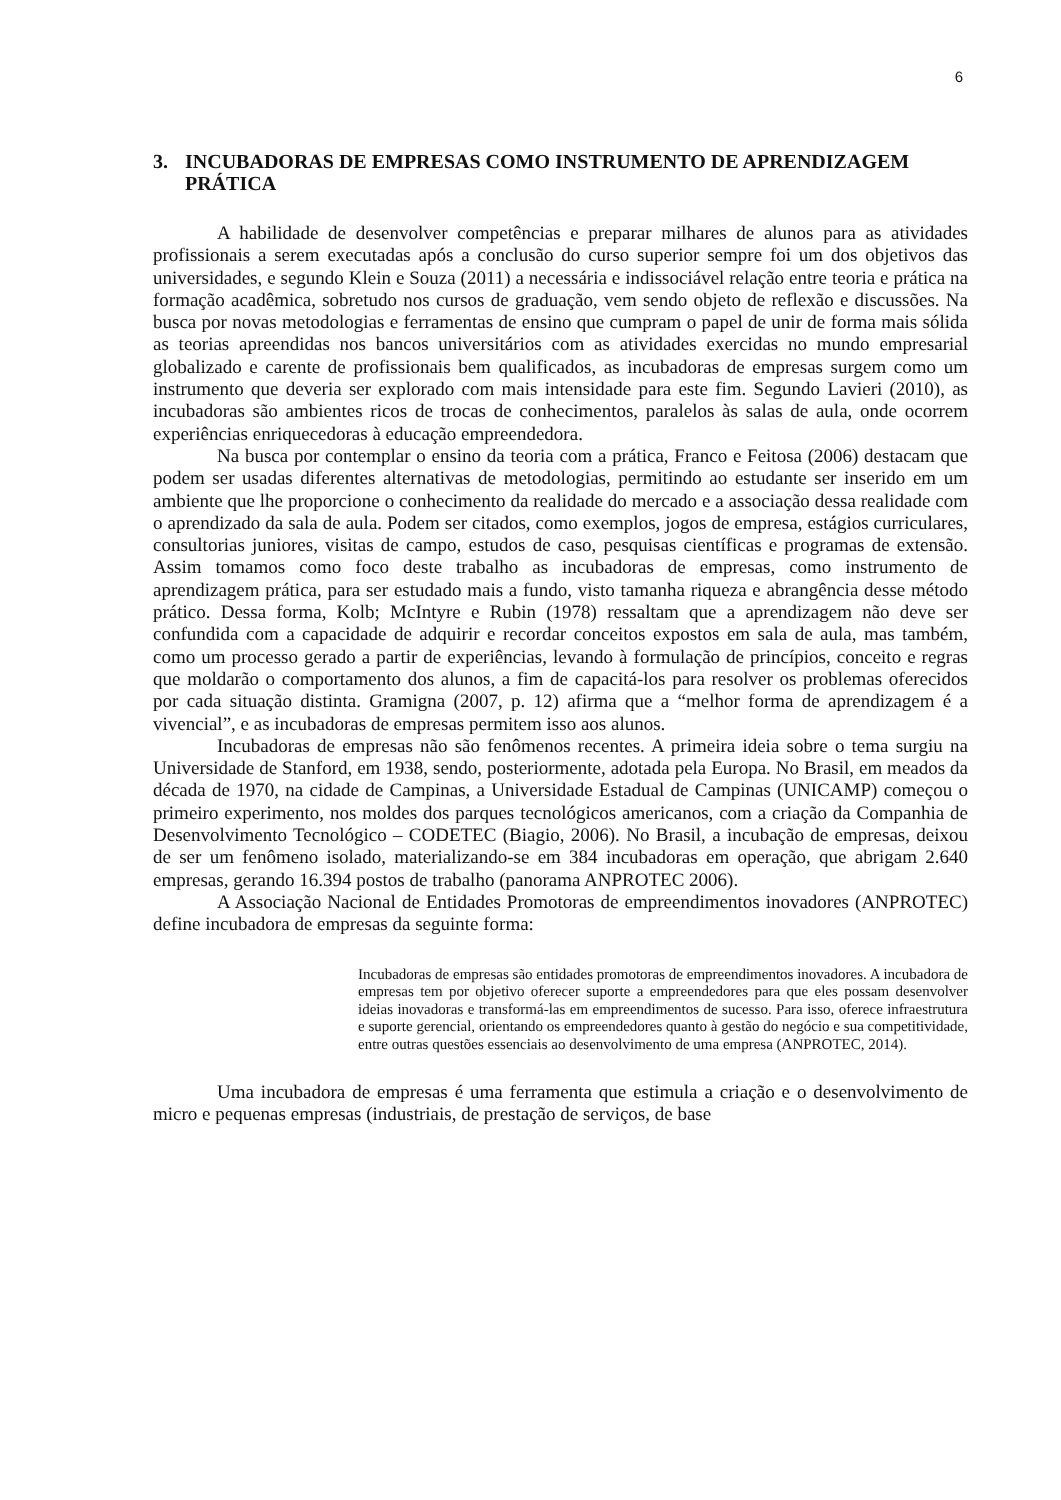6
3. INCUBADORAS DE EMPRESAS COMO INSTRUMENTO DE APRENDIZAGEM PRÁTICA
A habilidade de desenvolver competências e preparar milhares de alunos para as atividades profissionais a serem executadas após a conclusão do curso superior sempre foi um dos objetivos das universidades, e segundo Klein e Souza (2011) a necessária e indissociável relação entre teoria e prática na formação acadêmica, sobretudo nos cursos de graduação, vem sendo objeto de reflexão e discussões. Na busca por novas metodologias e ferramentas de ensino que cumpram o papel de unir de forma mais sólida as teorias apreendidas nos bancos universitários com as atividades exercidas no mundo empresarial globalizado e carente de profissionais bem qualificados, as incubadoras de empresas surgem como um instrumento que deveria ser explorado com mais intensidade para este fim. Segundo Lavieri (2010), as incubadoras são ambientes ricos de trocas de conhecimentos, paralelos às salas de aula, onde ocorrem experiências enriquecedoras à educação empreendedora.
Na busca por contemplar o ensino da teoria com a prática, Franco e Feitosa (2006) destacam que podem ser usadas diferentes alternativas de metodologias, permitindo ao estudante ser inserido em um ambiente que lhe proporcione o conhecimento da realidade do mercado e a associação dessa realidade com o aprendizado da sala de aula. Podem ser citados, como exemplos, jogos de empresa, estágios curriculares, consultorias juniores, visitas de campo, estudos de caso, pesquisas científicas e programas de extensão. Assim tomamos como foco deste trabalho as incubadoras de empresas, como instrumento de aprendizagem prática, para ser estudado mais a fundo, visto tamanha riqueza e abrangência desse método prático. Dessa forma, Kolb; McIntyre e Rubin (1978) ressaltam que a aprendizagem não deve ser confundida com a capacidade de adquirir e recordar conceitos expostos em sala de aula, mas também, como um processo gerado a partir de experiências, levando à formulação de princípios, conceito e regras que moldarão o comportamento dos alunos, a fim de capacitá-los para resolver os problemas oferecidos por cada situação distinta. Gramigna (2007, p. 12) afirma que a “melhor forma de aprendizagem é a vivencial”, e as incubadoras de empresas permitem isso aos alunos.
Incubadoras de empresas não são fenômenos recentes. A primeira ideia sobre o tema surgiu na Universidade de Stanford, em 1938, sendo, posteriormente, adotada pela Europa. No Brasil, em meados da década de 1970, na cidade de Campinas, a Universidade Estadual de Campinas (UNICAMP) começou o primeiro experimento, nos moldes dos parques tecnológicos americanos, com a criação da Companhia de Desenvolvimento Tecnológico – CODETEC (Biagio, 2006). No Brasil, a incubação de empresas, deixou de ser um fenômeno isolado, materializando-se em 384 incubadoras em operação, que abrigam 2.640 empresas, gerando 16.394 postos de trabalho (panorama ANPROTEC 2006).
A Associação Nacional de Entidades Promotoras de empreendimentos inovadores (ANPROTEC) define incubadora de empresas da seguinte forma:
Incubadoras de empresas são entidades promotoras de empreendimentos inovadores. A incubadora de empresas tem por objetivo oferecer suporte a empreendedores para que eles possam desenvolver ideias inovadoras e transformá-las em empreendimentos de sucesso. Para isso, oferece infraestrutura e suporte gerencial, orientando os empreendedores quanto à gestão do negócio e sua competitividade, entre outras questões essenciais ao desenvolvimento de uma empresa (ANPROTEC, 2014).
Uma incubadora de empresas é uma ferramenta que estimula a criação e o desenvolvimento de micro e pequenas empresas (industriais, de prestação de serviços, de base